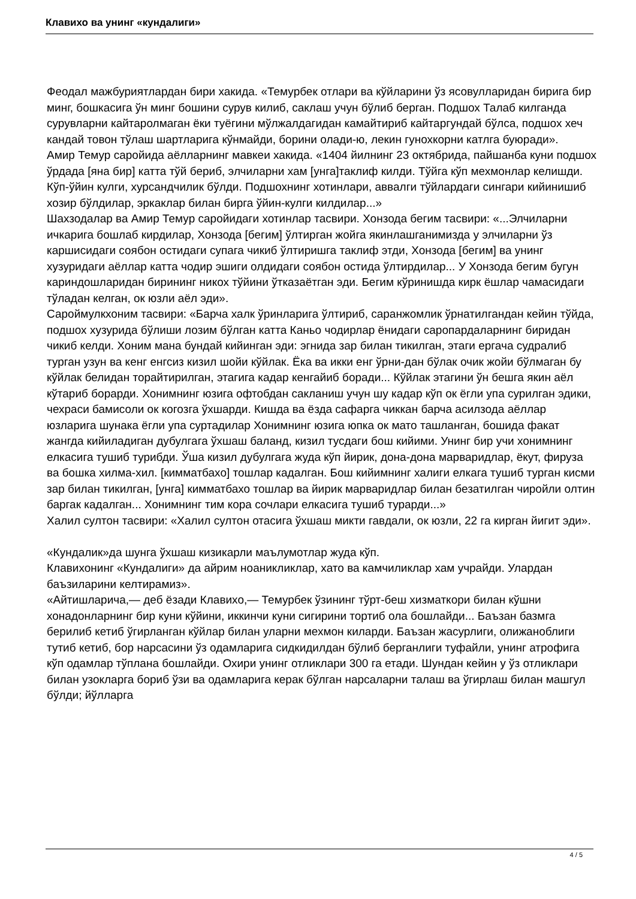Клавихо ва унинг «кундалиги»
Феодал мажбуриятлардан бири хакида. «Темурбек отлари ва кўйларини ўз ясовулларидан бирига бир минг, бошкасига ўн минг бошини сурув килиб, саклаш учун бўлиб берган. Подшох Талаб килганда сурувларни кайтаролмаган ёки туёгини мўлжалдагидан камайтириб кайтаргундай бўлса, подшох хеч кандай товон тўлаш шартларига кўнмайди, борини олади-ю, лекин гунохкорни катлга буюради».
Амир Темур саройида аёлларнинг мавкеи хакида. «1404 йилнинг 23 октябрида, пайшанба куни подшох ўрдада [яна бир] катта тўй бериб, элчиларни хам [унга]таклиф килди. Тўйга кўп мехмонлар келишди. Кўп-ўйин кулги, хурсандчилик бўлди. Подшохнинг хотинлари, аввалги тўйлардаги сингари кийинишиб хозир бўлдилар, эркаклар билан бирга ўйин-кулги килдилар...»
Шахзодалар ва Амир Темур саройидаги хотинлар тасвири. Хонзода бегим тасвири: «...Элчиларни ичкарига бошлаб кирдилар, Хонзода [бегим] ўлтирган жойга якинлашганимизда у элчиларни ўз каршисидаги соябон остидаги супага чикиб ўлтиришга таклиф этди, Хонзода [бегим] ва унинг хузуридаги аёллар катта чодир эшиги олдидаги соябон остида ўлтирдилар... У Хонзода бегим бугун кариндошларидан бирининг никох тўйини ўтказаётган эди. Бегим кўринишда кирк ёшлар чамасидаги тўладан келган, ок юзли аёл эди».
Сароймулкхоним тасвири: «Барча халк ўринларига ўлтириб, саранжомлик ўрнатилгандан кейин тўйда, подшох хузурида бўлиши лозим бўлган катта Каньо чодирлар ёнидаги саропардаларнинг биридан чикиб келди. Хоним мана бундай кийинган эди: эгнида зар билан тикилган, этаги ергача судралиб турган узун ва кенг енгсиз кизил шойи кўйлак. Ёка ва икки енг ўрни-дан бўлак очик жойи бўлмаган бу кўйлак белидан торайтирилган, этагига кадар кенгайиб боради... Кўйлак этагини ўн бешга якин аёл кўтариб борарди. Хонимнинг юзига офтобдан сакланиш учун шу кадар кўп ок ёгли упа сурилган эдики, чехраси бамисоли ок когозга ўхшарди. Кишда ва ёзда сафарга чиккан барча асилзода аёллар юзларига шунака ёгли упа суртадилар Хонимнинг юзига юпка ок мато ташланган, бошида факат жангда кийиладиган дубулгага ўхшаш баланд, кизил тусдаги бош кийими. Унинг бир учи хонимнинг елкасига тушиб турибди. Ўша кизил дубулгага жуда кўп йирик, дона-дона марваридлар, ёкут, фируза ва бошка хилма-хил. [кимматбахо] тошлар кадалган. Бош кийимнинг халиги елкага тушиб турган кисми зар билан тикилган, [унга] кимматбахо тошлар ва йирик марваридлар билан безатилган чиройли олтин баргак кадалган... Хонимнинг тим кора сочлари елкасига тушиб турарди...»
Халил султон тасвири: «Халил султон отасига ўхшаш микти гавдали, ок юзли, 22 га кирган йигит эди».
«Кундалик»да шунга ўхшаш кизикарли маълумотлар жуда кўп.
Клавихонинг «Кундалиги» да айрим ноаникликлар, хато ва камчиликлар хам учрайди. Улардан баъзиларини келтирамиз».
«Айтишларича,— деб ёзади Клавихо,— Темурбек ўзининг тўрт-беш хизматкори билан кўшни хонадонларнинг бир куни кўйини, иккинчи куни сигирини тортиб ола бошлайди... Баъзан базмга берилиб кетиб ўгирланган кўйлар билан уларни мехмон киларди. Баъзан жасурлиги, олижаноблиги тутиб кетиб, бор нарсасини ўз одамларига сидкидилдан бўлиб берганлиги туфайли, унинг атрофига кўп одамлар тўплана бошлайди. Охири унинг отликлари 300 га етади. Шундан кейин у ўз отликлари билан узокларга бориб ўзи ва одамларига керак бўлган нарсаларни талаш ва ўгирлаш билан машгул бўлди; йўлларга
4 / 5